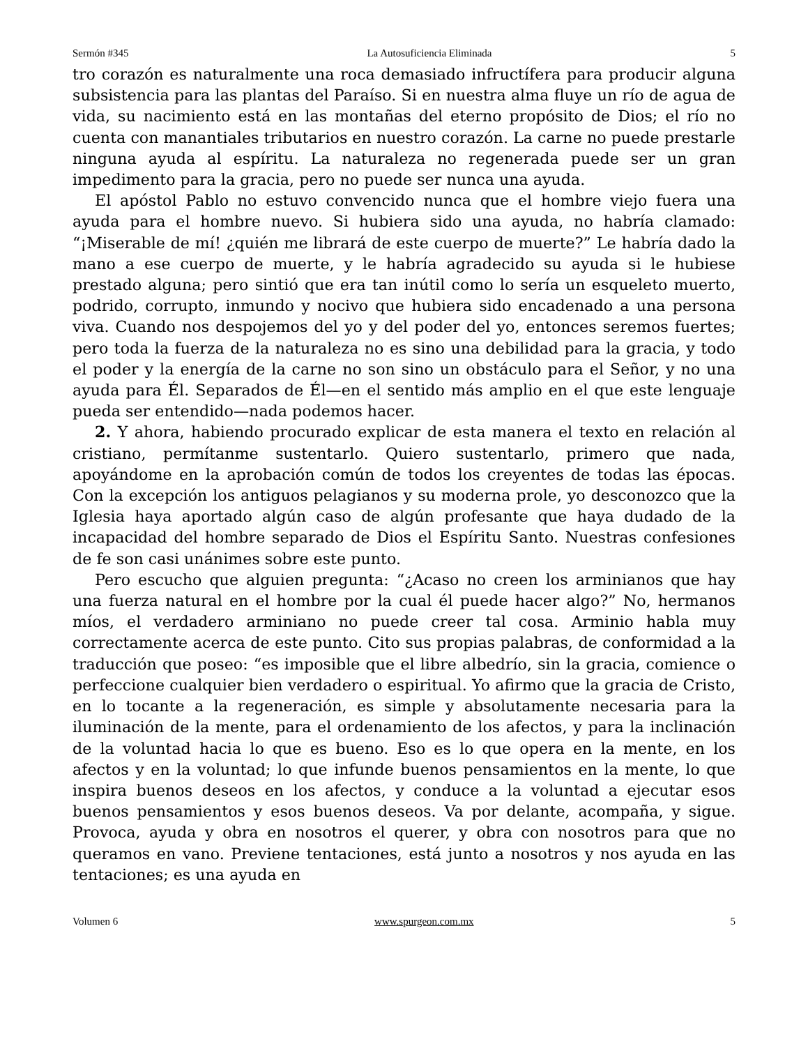Sermón #345 La Autosuficiencia Eliminada 5
tro corazón es naturalmente una roca demasiado infructífera para producir alguna subsistencia para las plantas del Paraíso. Si en nuestra alma fluye un río de agua de vida, su nacimiento está en las montañas del eterno propósito de Dios; el río no cuenta con manantiales tributarios en nuestro corazón. La carne no puede prestarle ninguna ayuda al espíritu. La naturaleza no regenerada puede ser un gran impedimento para la gracia, pero no puede ser nunca una ayuda.
El apóstol Pablo no estuvo convencido nunca que el hombre viejo fuera una ayuda para el hombre nuevo. Si hubiera sido una ayuda, no habría clamado: “¡Miserable de mí! ¿quién me librará de este cuerpo de muerte?” Le habría dado la mano a ese cuerpo de muerte, y le habría agradecido su ayuda si le hubiese prestado alguna; pero sintió que era tan inútil como lo sería un esqueleto muerto, podrido, corrupto, inmundo y nocivo que hubiera sido encadenado a una persona viva. Cuando nos despojemos del yo y del poder del yo, entonces seremos fuertes; pero toda la fuerza de la naturaleza no es sino una debilidad para la gracia, y todo el poder y la energía de la carne no son sino un obstáculo para el Señor, y no una ayuda para Él. Separados de Él—en el sentido más amplio en el que este lenguaje pueda ser entendido—nada podemos hacer.
2. Y ahora, habiendo procurado explicar de esta manera el texto en relación al cristiano, permítanme sustentarlo. Quiero sustentarlo, primero que nada, apoyándome en la aprobación común de todos los creyentes de todas las épocas. Con la excepción los antiguos pelagianos y su moderna prole, yo desconozco que la Iglesia haya aportado algún caso de algún profesante que haya dudado de la incapacidad del hombre separado de Dios el Espíritu Santo. Nuestras confesiones de fe son casi unánimes sobre este punto.
Pero escucho que alguien pregunta: “¿Acaso no creen los arminianos que hay una fuerza natural en el hombre por la cual él puede hacer algo?” No, hermanos míos, el verdadero arminiano no puede creer tal cosa. Arminio habla muy correctamente acerca de este punto. Cito sus propias palabras, de conformidad a la traducción que poseo: “es imposible que el libre albedrío, sin la gracia, comience o perfeccione cualquier bien verdadero o espiritual. Yo afirmo que la gracia de Cristo, en lo tocante a la regeneración, es simple y absolutamente necesaria para la iluminación de la mente, para el ordenamiento de los afectos, y para la inclinación de la voluntad hacia lo que es bueno. Eso es lo que opera en la mente, en los afectos y en la voluntad; lo que infunde buenos pensamientos en la mente, lo que inspira buenos deseos en los afectos, y conduce a la voluntad a ejecutar esos buenos pensamientos y esos buenos deseos. Va por delante, acompaña, y sigue. Provoca, ayuda y obra en nosotros el querer, y obra con nosotros para que no queramos en vano. Previene tentaciones, está junto a nosotros y nos ayuda en las tentaciones; es una ayuda en
Volumen 6 www.spurgeon.com.mx 5